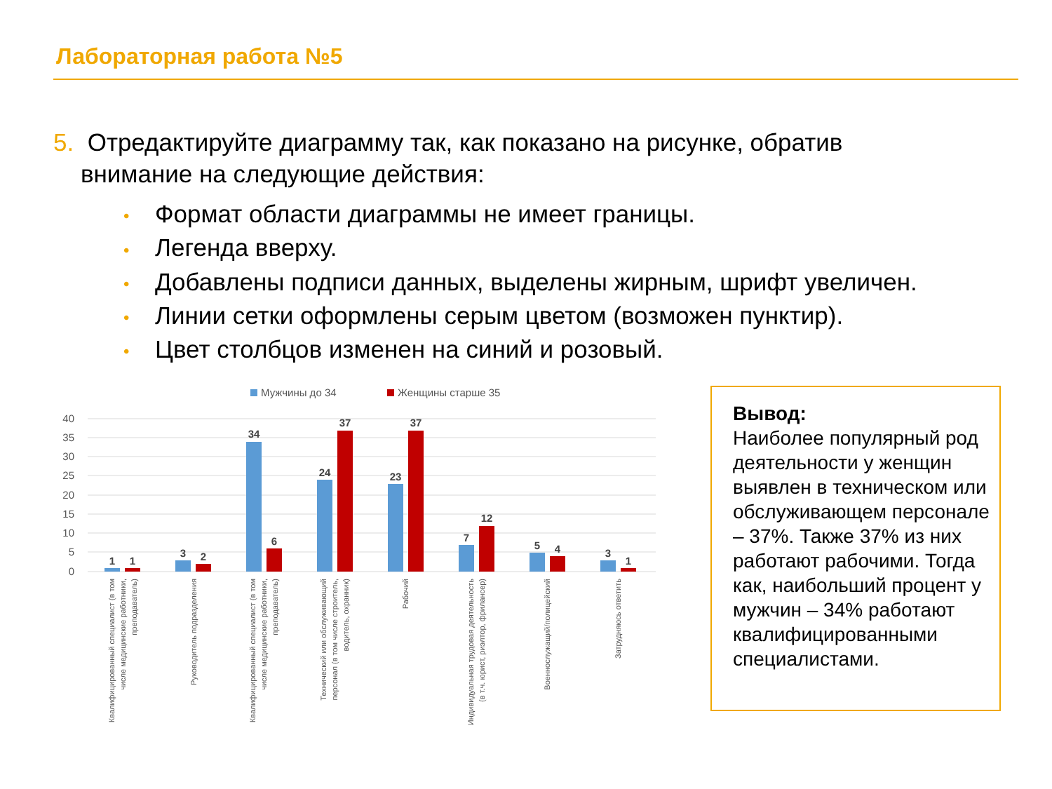Лабораторная работа №5
5. Отредактируйте диаграмму так, как показано на рисунке, обратив
внимание на следующие действия:
• Формат области диаграммы не имеет границы.
• Легенда вверху.
• Добавлены подписи данных, выделены жирным, шрифт увеличен.
• Линии сетки оформлены серым цветом (возможен пунктир).
• Цвет столбцов изменен на синий и розовый.
Мужчины до 34
Женщины старше 35
40
35
30
25
20
15
10
5
0
1
1
3
2
34
6
24
37
23
37
7
12
5
4
3
1
Квалифицированный специалист (в том числе медицинские работники, преподаватель)
Руководитель подразделения
Квалифицированный специалист (в том числе медицинские работники, преподаватель)
Технический или обслуживающий персонал (в том числе строитель, водитель, охранник)
Рабочий
Индивидуальная трудовая деятельность (в т.ч. юрист, риэлтор, фрилансер)
Военнослужащий/полицейский
Затрудняюсь ответить
Вывод:
Наиболее популярный род деятельности у женщин выявлен в техническом или обслуживающем персонале – 37%. Также 37% из них работают рабочими. Тогда как, наибольший процент у мужчин – 34% работают квалифицированными специалистами.